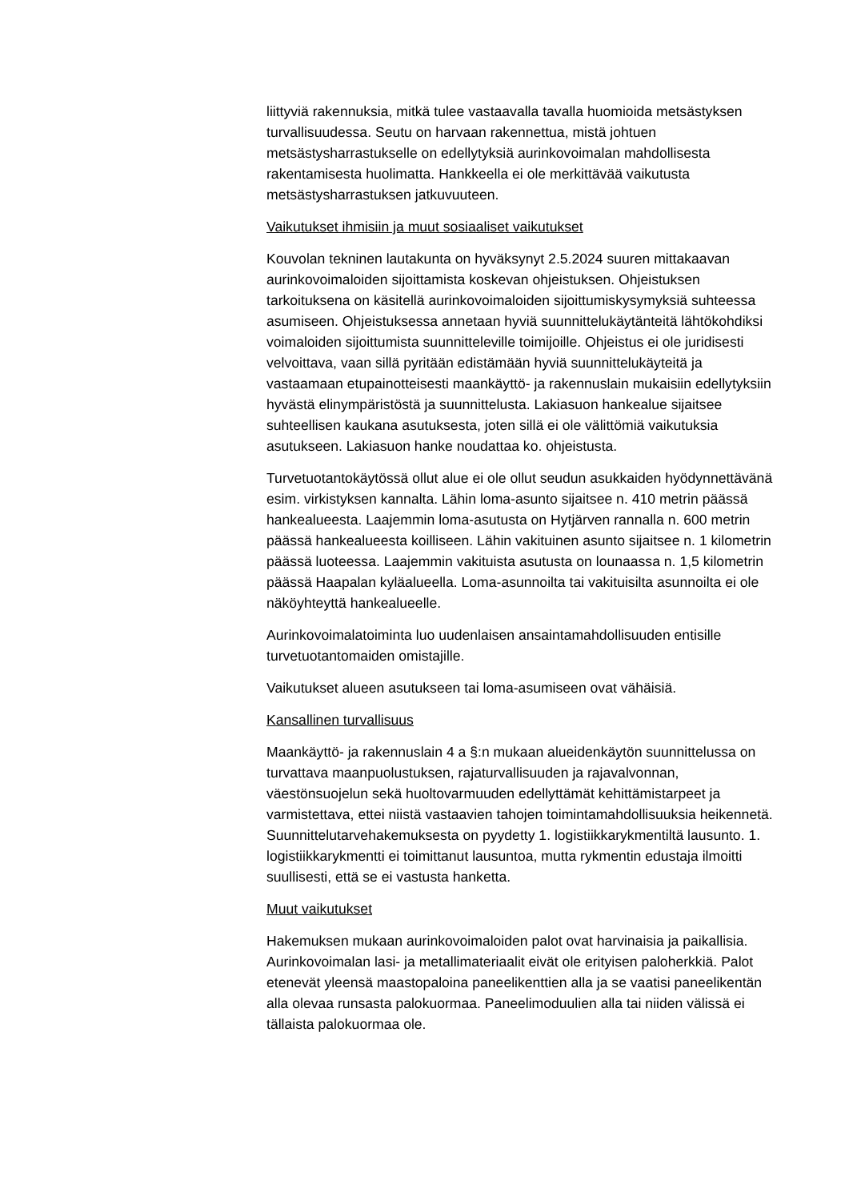liittyviä rakennuksia, mitkä tulee vastaavalla tavalla huomioida metsästyksen turvallisuudessa. Seutu on harvaan rakennettua, mistä johtuen metsästysharrastukselle on edellytyksiä aurinkovoimalan mahdollisesta rakentamisesta huolimatta. Hankkeella ei ole merkittävää vaikutusta metsästysharrastuksen jatkuvuuteen.
Vaikutukset ihmisiin ja muut sosiaaliset vaikutukset
Kouvolan tekninen lautakunta on hyväksynyt 2.5.2024 suuren mittakaavan aurinkovoimaloiden sijoittamista koskevan ohjeistuksen. Ohjeistuksen tarkoituksena on käsitellä aurinkovoimaloiden sijoittumiskysymyksiä suhteessa asumiseen. Ohjeistuksessa annetaan hyviä suunnittelukäytänteitä lähtökohdiksi voimaloiden sijoittumista suunnitteleville toimijoille. Ohjeistus ei ole juridisesti velvoittava, vaan sillä pyritään edistämään hyviä suunnittelukäyteitä ja vastaamaan etupainotteisesti maankäyttö- ja rakennuslain mukaisiin edellytyksiin hyvästä elinympäristöstä ja suunnittelusta. Lakiasuon hankealue sijaitsee suhteellisen kaukana asutuksesta, joten sillä ei ole välittömiä vaikutuksia asutukseen. Lakiasuon hanke noudattaa ko. ohjeistusta.
Turvetuotantokäytössä ollut alue ei ole ollut seudun asukkaiden hyödynnettävänä esim. virkistyksen kannalta. Lähin loma-asunto sijaitsee n. 410 metrin päässä hankealueesta. Laajemmin loma-asutusta on Hytjärven rannalla n. 600 metrin päässä hankealueesta koilliseen. Lähin vakituinen asunto sijaitsee n. 1 kilometrin päässä luoteessa. Laajemmin vakituista asutusta on lounaassa n. 1,5 kilometrin päässä Haapalan kyläalueella. Loma-asunnoilta tai vakituisilta asunnoilta ei ole näköyhteyttä hankealueelle.
Aurinkovoimalatoiminta luo uudenlaisen ansaintamahdollisuuden entisille turvetuotantomaiden omistajille.
Vaikutukset alueen asutukseen tai loma-asumiseen ovat vähäisiä.
Kansallinen turvallisuus
Maankäyttö- ja rakennuslain 4 a §:n mukaan alueidenkäytön suunnittelussa on turvattava maanpuolustuksen, rajaturvallisuuden ja rajavalvonnan, väestönsuojelun sekä huoltovarmuuden edellyttämät kehittämistarpeet ja varmistettava, ettei niistä vastaavien tahojen toimintamahdollisuuksia heikennetä. Suunnittelutarvehakemuksesta on pyydetty 1. logistiikkarykmentiltä lausunto. 1. logistiikkarykmentti ei toimittanut lausuntoa, mutta rykmentin edustaja ilmoitti suullisesti, että se ei vastusta hanketta.
Muut vaikutukset
Hakemuksen mukaan aurinkovoimaloiden palot ovat harvinaisia ja paikallisia. Aurinkovoimalan lasi- ja metallimateriaalit eivät ole erityisen paloherkkiä. Palot etenevät yleensä maastopaloina paneelikenttien alla ja se vaatisi paneelikentän alla olevaa runsasta palokuormaa. Paneelimoduulien alla tai niiden välissä ei tällaista palokuormaa ole.